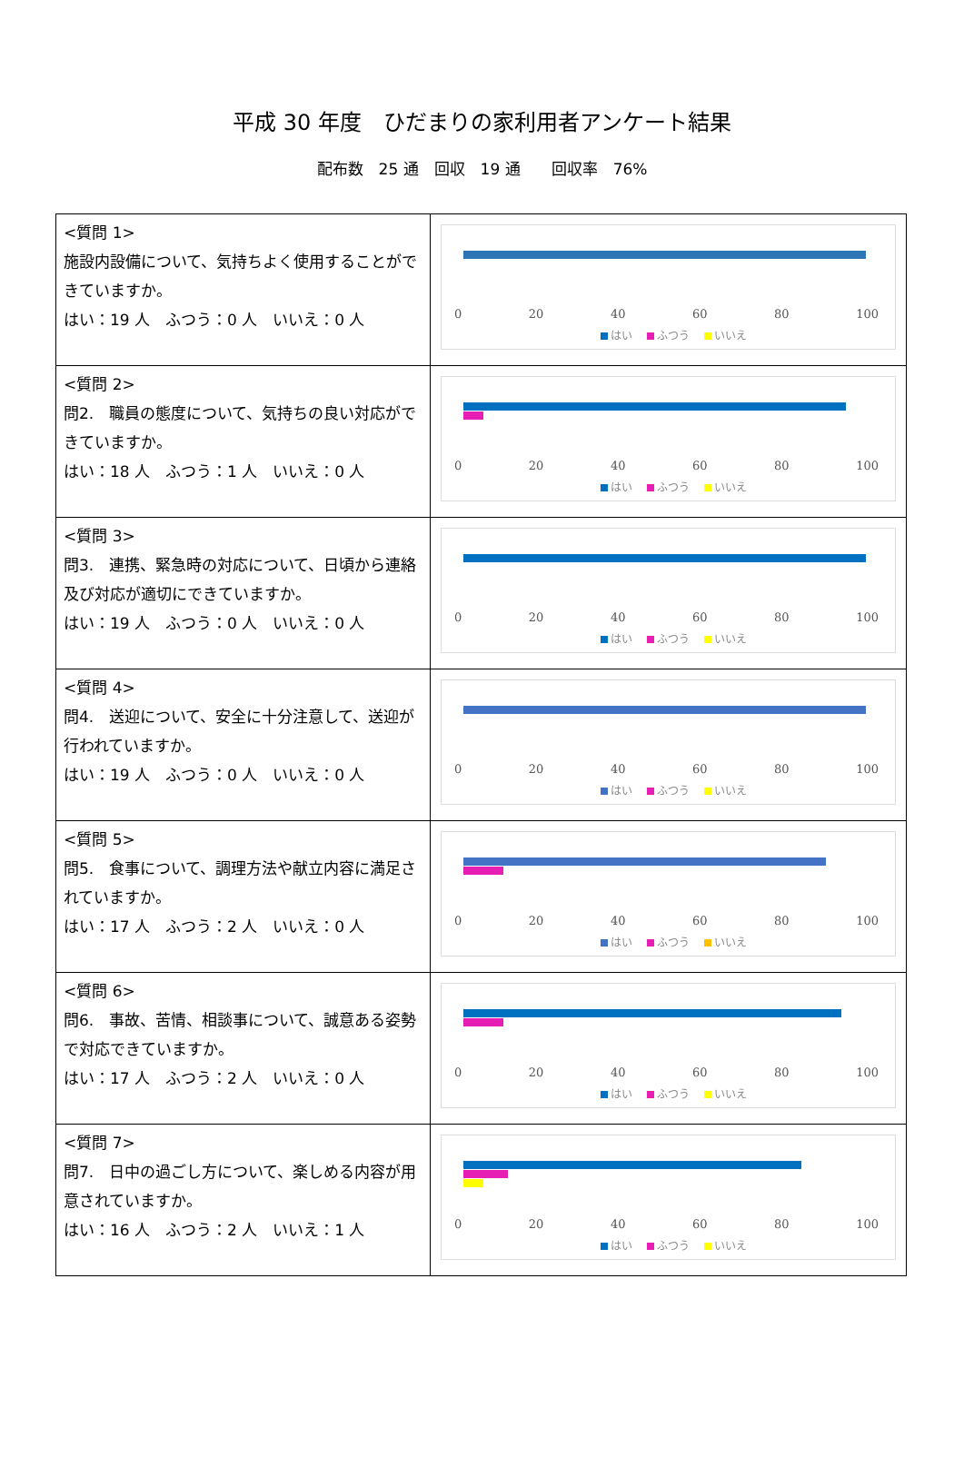平成 30 年度　ひだまりの家利用者アンケート結果
配布数　25 通　回収　19 通　　回収率　76%
| <質問 1> 施設内設備について、気持ちよく使用することができていますか。 はい：19 人 ふつう：0 人 いいえ：0 人 | 0 20 40 60 80 100 はい ふつう いいえ |
| <質問 2> 問2. 職員の態度について、気持ちの良い対応ができていますか。 はい：18 人 ふつう：1 人 いいえ：0 人 | 0 20 40 60 80 100 はい ふつう いいえ |
| <質問 3> 問3. 連携、緊急時の対応について、日頃から連絡及び対応が適切にできていますか。 はい：19 人 ふつう：0 人 いいえ：0 人 | 0 20 40 60 80 100 はい ふつう いいえ |
| <質問 4> 問4. 送迎について、安全に十分注意して、送迎が行われていますか。 はい：19 人 ふつう：0 人 いいえ：0 人 | 0 20 40 60 80 100 はい ふつう いいえ |
| <質問 5> 問5. 食事について、調理方法や献立内容に満足されていますか。 はい：17 人 ふつう：2 人 いいえ：0 人 | 0 20 40 60 80 100 はい ふつう いいえ |
| <質問 6> 問6. 事故、苦情、相談事について、誠意ある姿勢で対応できていますか。 はい：17 人 ふつう：2 人 いいえ：0 人 | 0 20 40 60 80 100 はい ふつう いいえ |
| <質問 7> 問7. 日中の過ごし方について、楽しめる内容が用意されていますか。 はい：16 人 ふつう：2 人 いいえ：1 人 | 0 20 40 60 80 100 はい ふつう いいえ |